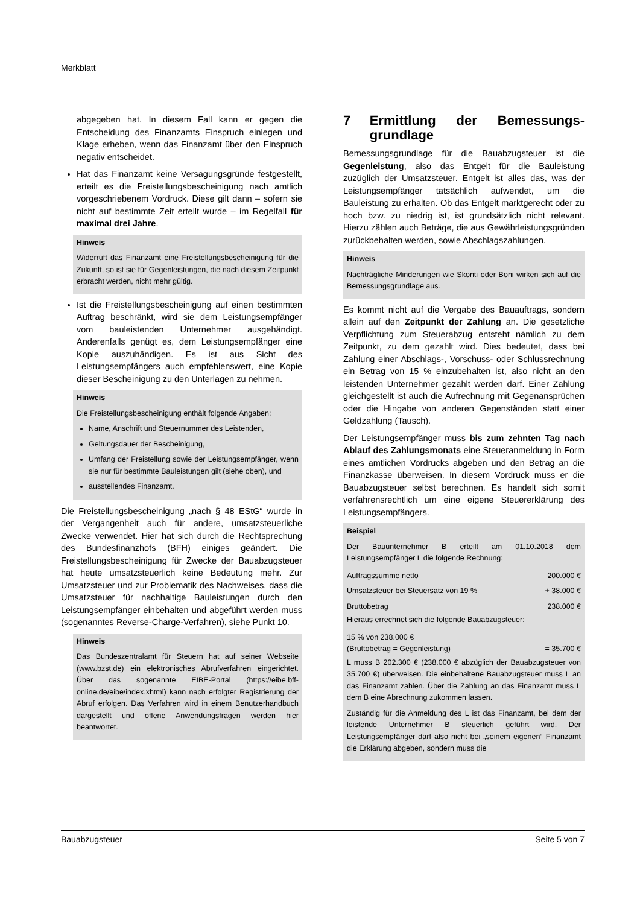Merkblatt
abgegeben hat. In diesem Fall kann er gegen die Entscheidung des Finanzamts Einspruch einlegen und Klage erheben, wenn das Finanzamt über den Einspruch negativ entscheidet.
Hat das Finanzamt keine Versagungsgründe festgestellt, erteilt es die Freistellungsbescheinigung nach amtlich vorgeschriebenem Vordruck. Diese gilt dann – sofern sie nicht auf bestimmte Zeit erteilt wurde – im Regelfall für maximal drei Jahre.
Hinweis
Widerruft das Finanzamt eine Freistellungsbescheinigung für die Zukunft, so ist sie für Gegenleistungen, die nach diesem Zeitpunkt erbracht werden, nicht mehr gültig.
Ist die Freistellungsbescheinigung auf einen bestimmten Auftrag beschränkt, wird sie dem Leistungsempfänger vom bauleistenden Unternehmer ausgehändigt. Anderenfalls genügt es, dem Leistungsempfänger eine Kopie auszuhändigen. Es ist aus Sicht des Leistungsempfängers auch empfehlenswert, eine Kopie dieser Bescheinigung zu den Unterlagen zu nehmen.
Hinweis
Die Freistellungsbescheinigung enthält folgende Angaben:
Name, Anschrift und Steuernummer des Leistenden,
Geltungsdauer der Bescheinigung,
Umfang der Freistellung sowie der Leistungsempfänger, wenn sie nur für bestimmte Bauleistungen gilt (siehe oben), und
ausstellendes Finanzamt.
Die Freistellungsbescheinigung „nach § 48 EStG“ wurde in der Vergangenheit auch für andere, umsatzsteuerliche Zwecke verwendet. Hier hat sich durch die Rechtsprechung des Bundesfinanzhofs (BFH) einiges geändert. Die Freistellungsbescheinigung für Zwecke der Bauabzugsteuer hat heute umsatzsteuerlich keine Bedeutung mehr. Zur Umsatzsteuer und zur Problematik des Nachweises, dass die Umsatzsteuer für nachhaltige Bauleistungen durch den Leistungsempfänger einbehalten und abgeführt werden muss (sogenanntes Reverse-Charge-Verfahren), siehe Punkt 10.
Hinweis
Das Bundeszentralamt für Steuern hat auf seiner Webseite (www.bzst.de) ein elektronisches Abrufverfahren eingerichtet. Über das sogenannte EIBE-Portal (https://eibe.bff-online.de/eibe/index.xhtml) kann nach erfolgter Registrierung der Abruf erfolgen. Das Verfahren wird in einem Benutzerhandbuch dargestellt und offene Anwendungsfragen werden hier beantwortet.
7 Ermittlung der Bemessungs-grundlage
Bemessungsgrundlage für die Bauabzugsteuer ist die Gegenleistung, also das Entgelt für die Bauleistung zuzüglich der Umsatzsteuer. Entgelt ist alles das, was der Leistungsempfänger tatsächlich aufwendet, um die Bauleistung zu erhalten. Ob das Entgelt marktgerecht oder zu hoch bzw. zu niedrig ist, ist grundsätzlich nicht relevant. Hierzu zählen auch Beträge, die aus Gewährleistungsgründen zurückbehalten werden, sowie Abschlagszahlungen.
Hinweis
Nachträgliche Minderungen wie Skonti oder Boni wirken sich auf die Bemessungsgrundlage aus.
Es kommt nicht auf die Vergabe des Bauauftrags, sondern allein auf den Zeitpunkt der Zahlung an. Die gesetzliche Verpflichtung zum Steuerabzug entsteht nämlich zu dem Zeitpunkt, zu dem gezahlt wird. Dies bedeutet, dass bei Zahlung einer Abschlags-, Vorschuss- oder Schlussrechnung ein Betrag von 15 % einzubehalten ist, also nicht an den leistenden Unternehmer gezahlt werden darf. Einer Zahlung gleichgestellt ist auch die Aufrechnung mit Gegenansprüchen oder die Hingabe von anderen Gegenständen statt einer Geldzahlung (Tausch).
Der Leistungsempfänger muss bis zum zehnten Tag nach Ablauf des Zahlungsmonats eine Steueranmeldung in Form eines amtlichen Vordrucks abgeben und den Betrag an die Finanzkasse überweisen. In diesem Vordruck muss er die Bauabzugsteuer selbst berechnen. Es handelt sich somit verfahrensrechtlich um eine eigene Steuererklärung des Leistungsempfängers.
Beispiel
Der Bauunternehmer B erteilt am 01.10.2018 dem Leistungsempfänger L die folgende Rechnung:
| Auftragssumme netto | 200.000 € |
| Umsatzsteuer bei Steuersatz von 19 % | + 38.000 € |
| Bruttobetrag | 238.000 € |
Hieraus errechnet sich die folgende Bauabzugsteuer:
| 15 % von 238.000 € (Bruttobetrag = Gegenleistung) | = 35.700 € |
L muss B 202.300 € (238.000 € abzüglich der Bauabzugsteuer von 35.700 €) überweisen. Die einbehaltene Bauabzugsteuer muss L an das Finanzamt zahlen. Über die Zahlung an das Finanzamt muss L dem B eine Abrechnung zukommen lassen.
Zuständig für die Anmeldung des L ist das Finanzamt, bei dem der leistende Unternehmer B steuerlich geführt wird. Der Leistungsempfänger darf also nicht bei „seinem eigenen“ Finanzamt die Erklärung abgeben, sondern muss die
Bauabzugsteuer Seite 5 von 7